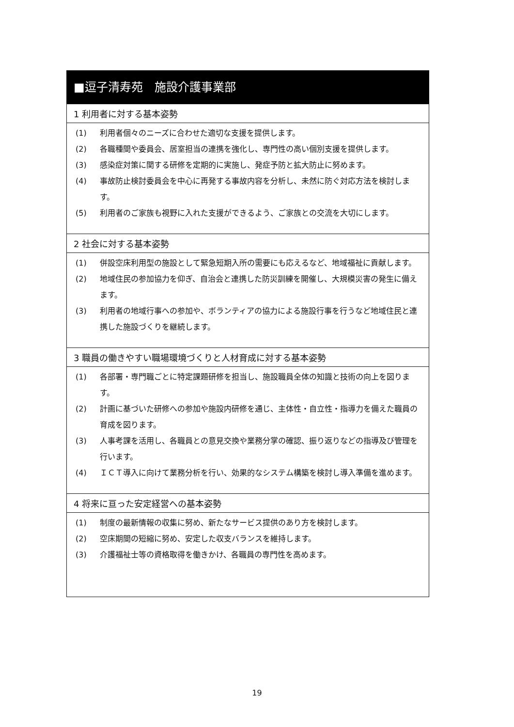■逗子清寿苑　施設介護事業部
1 利用者に対する基本姿勢
(1) 利用者個々のニーズに合わせた適切な支援を提供します。
(2) 各職種間や委員会、居室担当の連携を強化し、専門性の高い個別支援を提供します。
(3) 感染症対策に関する研修を定期的に実施し、発症予防と拡大防止に努めます。
(4) 事故防止検討委員会を中心に再発する事故内容を分析し、未然に防ぐ対応方法を検討します。
(5) 利用者のご家族も視野に入れた支援ができるよう、ご家族との交流を大切にします。
2 社会に対する基本姿勢
(1) 併設空床利用型の施設として緊急短期入所の需要にも応えるなど、地域福祉に貢献します。
(2) 地域住民の参加協力を仰ぎ、自治会と連携した防災訓練を開催し、大規模災害の発生に備えます。
(3) 利用者の地域行事への参加や、ボランティアの協力による施設行事を行うなど地域住民と連携した施設づくりを継続します。
3 職員の働きやすい職場環境づくりと人材育成に対する基本姿勢
(1) 各部署・専門職ごとに特定課題研修を担当し、施設職員全体の知識と技術の向上を図ります。
(2) 計画に基づいた研修への参加や施設内研修を通じ、主体性・自立性・指導力を備えた職員の育成を図ります。
(3) 人事考課を活用し、各職員との意見交換や業務分掌の確認、振り返りなどの指導及び管理を行います。
(4) ＩＣＴ導入に向けて業務分析を行い、効果的なシステム構築を検討し導入準備を進めます。
4 将来に亘った安定経営への基本姿勢
(1) 制度の最新情報の収集に努め、新たなサービス提供のあり方を検討します。
(2) 空床期間の短縮に努め、安定した収支バランスを維持します。
(3) 介護福祉士等の資格取得を働きかけ、各職員の専門性を高めます。
19